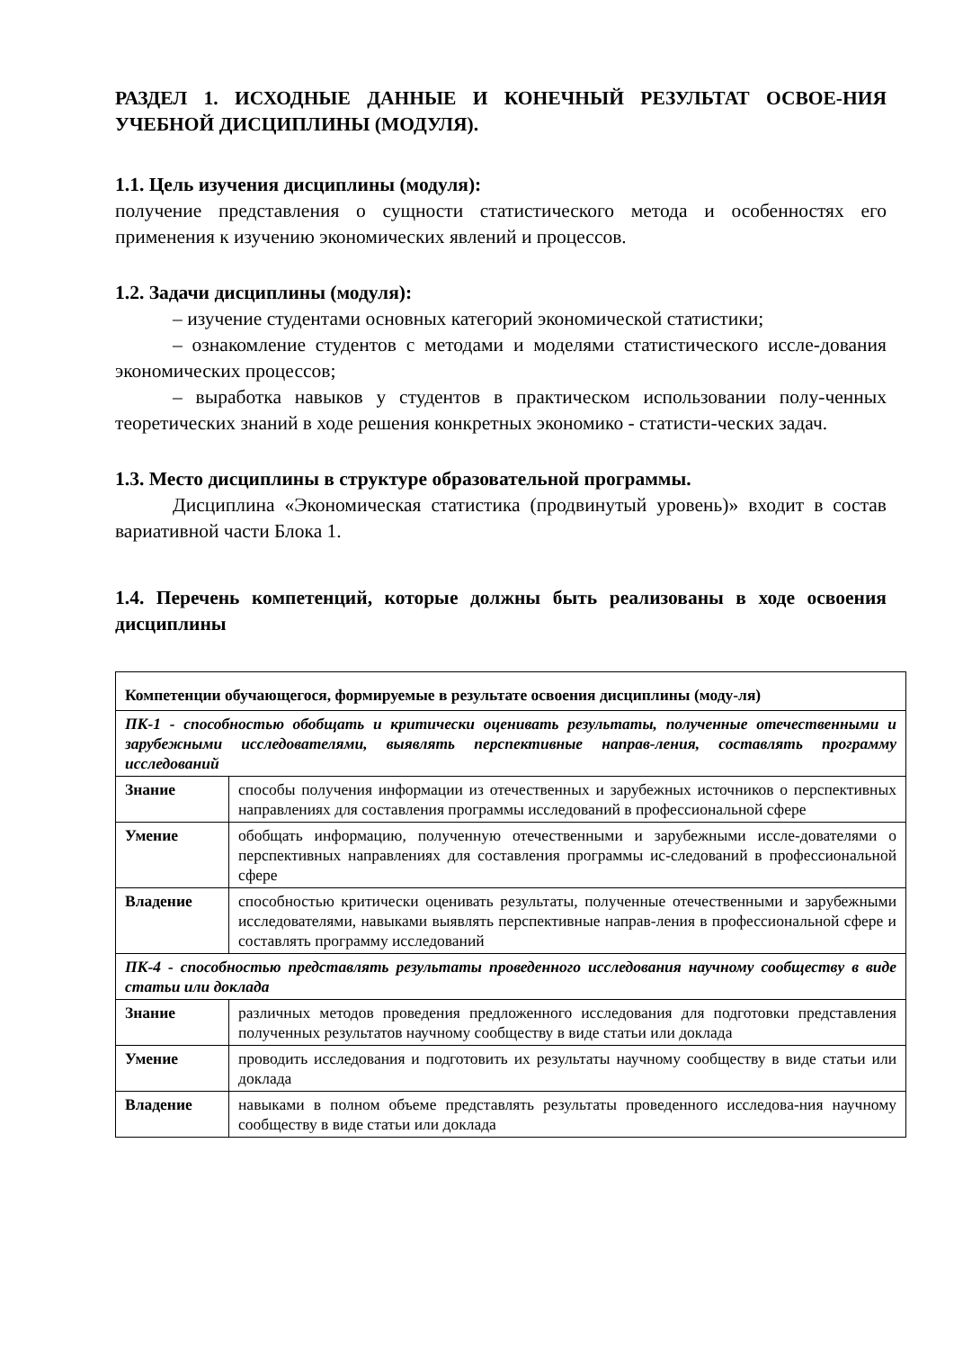РАЗДЕЛ 1. ИСХОДНЫЕ ДАННЫЕ И КОНЕЧНЫЙ РЕЗУЛЬТАТ ОСВОЕ-НИЯ УЧЕБНОЙ ДИСЦИПЛИНЫ (МОДУЛЯ).
1.1. Цель изучения дисциплины (модуля):
получение представления о сущности статистического метода и особенностях его применения к изучению экономических явлений и процессов.
1.2. Задачи дисциплины (модуля):
– изучение студентами основных категорий экономической статистики;
– ознакомление студентов с методами и моделями статистического иссле-дования экономических процессов;
– выработка навыков у студентов в практическом использовании полу-ченных теоретических знаний в ходе решения конкретных экономико - статисти-ческих задач.
1.3. Место дисциплины в структуре образовательной программы.
Дисциплина «Экономическая статистика (продвинутый уровень)» входит в состав вариативной части Блока 1.
1.4. Перечень компетенций, которые должны быть реализованы в ходе освоения дисциплины
| Компетенции обучающегося, формируемые в результате освоения дисциплины (моду-ля) | |
| ПК-1 - способностью обобщать и критически оценивать результаты, полученные отечественными и зарубежными исследователями, выявлять перспективные направ-ления, составлять программу исследований | |
| Знание | способы получения информации из отечественных и зарубежных источников о перспективных направлениях для составления программы исследований в профессиональной сфере |
| Умение | обобщать информацию, полученную отечественными и зарубежными иссле-дователями о перспективных направлениях для составления программы ис-следований в профессиональной сфере |
| Владение | способностью критически оценивать результаты, полученные отечественными и зарубежными исследователями, навыками выявлять перспективные направ-ления в профессиональной сфере и составлять программу исследований |
| ПК-4 - способностью представлять результаты проведенного исследования научному сообществу в виде статьи или доклада | |
| Знание | различных методов проведения предложенного исследования для подготовки представления полученных результатов научному сообществу в виде статьи или доклада |
| Умение | проводить исследования и подготовить их результаты научному сообществу в виде статьи или доклада |
| Владение | навыками в полном объеме представлять результаты проведенного исследова-ния научному сообществу в виде статьи или доклада |